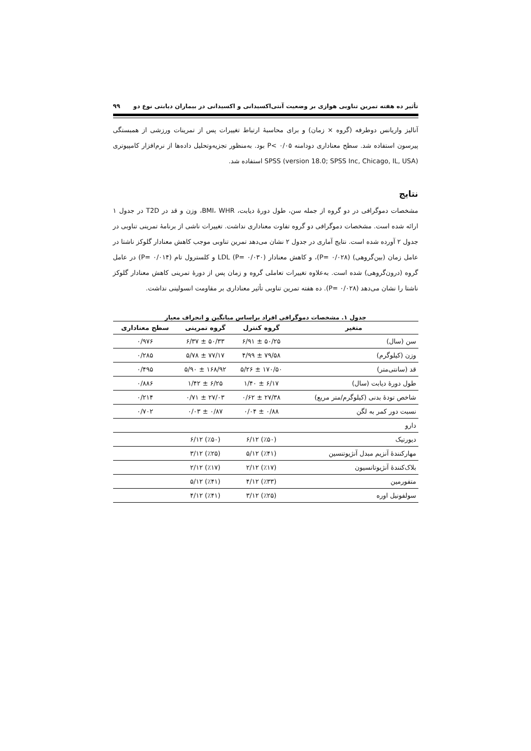تأثیر ده هفته تمرین تناوبی هوازی بر وضعیت آنتی‌اکسیدانی و اکسیدانی در بیماران دیابتی نوع دو ۹۹
آنالیز واریانس دوطرفه (گروه × زمان) و برای محاسبۀ ارتباط تغییرات پس از تمرینات ورزشی از همبستگی پیرسون استفاده شد. سطح معناداری دودامنه ۰/۰۵ >P بود. به‌منظور تجزیه‌وتحلیل داده‌ها از نرم‌افزار کامپیوتری SPSS (version 18.0; SPSS Inc, Chicago, IL, USA) استفاده شد.
نتایج
مشخصات دموگرافی در دو گروه از جمله سن، طول دورۀ دیابت، BMI، WHR، وزن و قد در T2D در جدول ۱ ارائه شده است. مشخصات دموگرافی دو گروه تفاوت معناداری نداشت. تغییرات ناشی از برنامۀ تمرینی تناوبی در جدول ۲ آورده شده است. نتایج آماری در جدول ۲ نشان می‌دهد تمرین تناوبی موجب کاهش معنادار گلوکز ناشتا در عامل زمان (بین‌گروهی) (P= ۰/۰۲۸)، و کاهش معنادار LDL (P= ۰/۰۳۰) و کلسترول تام (P= ۰/۰۱۴) در عامل گروه (درون‌گروهی) شده است. به‌علاوه تغییرات تعاملی گروه و زمان پس از دورۀ تمرینی کاهش معنادار گلوکز ناشتا را نشان می‌دهد (P= ۰/۰۲۸). ده هفته تمرین تناوبی تأثیر معناداری بر مقاومت انسولینی نداشت.
جدول ۱. مشخصات دموگرافی افراد براساس میانگین و انحراف معیار
| متغیر | گروه کنترل | گروه تمرینی | سطح معناداری |
| --- | --- | --- | --- |
| سن (سال) | ۵۰/۲۵ ± ۶/۹۱ | ۵۰/۳۳ ± ۶/۳۷ | ۰/۹۷۶ |
| وزن (کیلوگرم) | ۷۹/۵۸ ± ۴/۹۹ | ۷۷/۱۷ ± ۵/۷۸ | ۰/۲۸۵ |
| قد (سانتی‌متر) | ۱۷۰/۵۰ ± ۵/۲۶ | ۱۶۸/۹۲ ± ۵/۹۰ | ۰/۴۹۵ |
| طول دورۀ دیابت (سال) | ۶/۱۷ ± ۱/۴۰ | ۶/۲۵ ± ۱/۴۲ | ۰/۸۸۶ |
| شاخص تودۀ بدنی (کیلوگرم/متر مربع) | ۲۷/۳۸ ± ۰/۶۲ | ۲۷/۰۳ ± ۰/۷۱ | ۰/۲۱۴ |
| نسبت دور کمر به لگن | ۰/۸۸ ± ۰/۰۴ | ۰/۸۷ ± ۰/۰۳ | ۰/۷۰۲ |
| دارو | | | |
| دیورتیک | (٪۵۰) ۶/۱۲ | (٪۵۰) ۶/۱۲ | |
| مهارکنندۀ آنزیم مبدل آنژیوتنسین | (٪۴۱) ۵/۱۲ | (٪۲۵) ۳/۱۲ | |
| بلاک‌کنندۀ آنژیوتانسیون | (٪۱۷) ۲/۱۲ | (٪۱۷) ۲/۱۲ | |
| متفورمین | (٪۳۳) ۴/۱۲ | (٪۴۱) ۵/۱۲ | |
| سولفونیل اوره | (٪۲۵) ۳/۱۲ | (٪۴۱) ۴/۱۲ | |